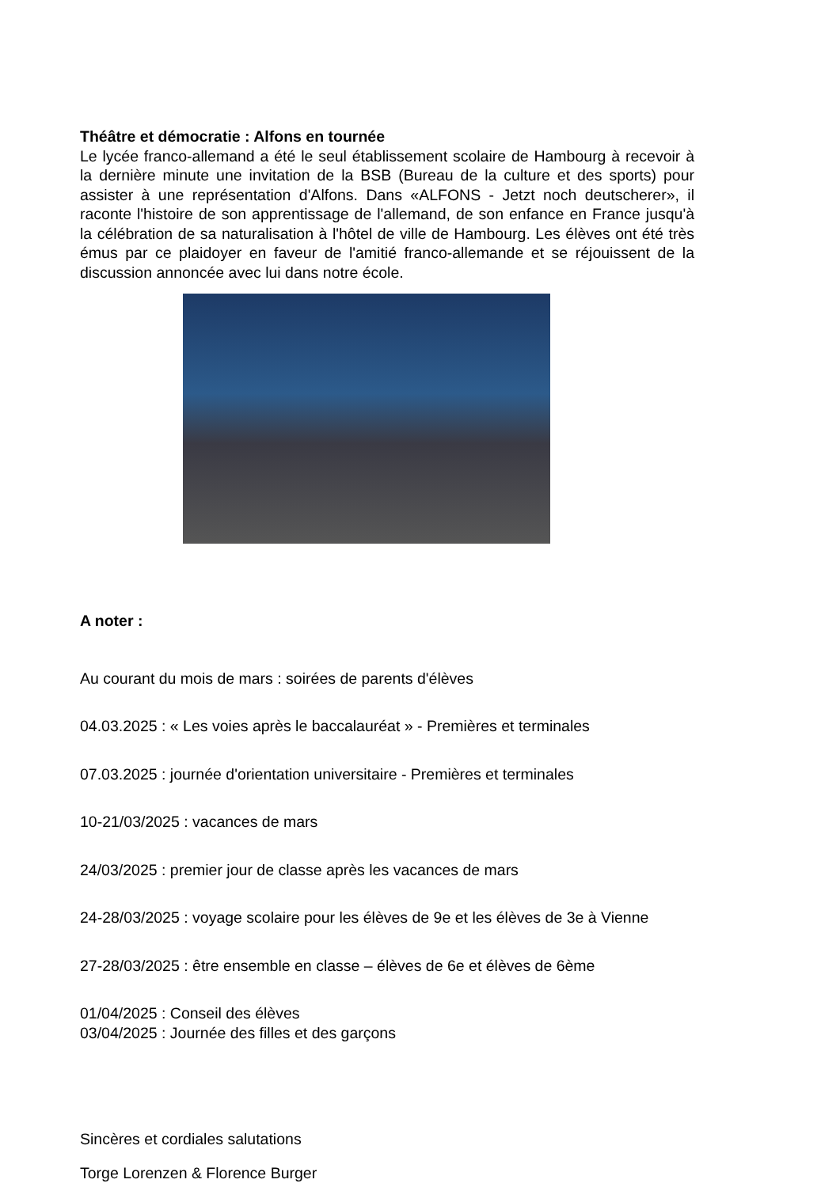Théâtre et démocratie : Alfons en tournée
Le lycée franco-allemand a été le seul établissement scolaire de Hambourg à recevoir à la dernière minute une invitation de la BSB (Bureau de la culture et des sports) pour assister à une représentation d'Alfons. Dans «ALFONS - Jetzt noch deutscherer», il raconte l'histoire de son apprentissage de l'allemand, de son enfance en France jusqu'à la célébration de sa naturalisation à l'hôtel de ville de Hambourg. Les élèves ont été très émus par ce plaidoyer en faveur de l'amitié franco-allemande et se réjouissent de la discussion annoncée avec lui dans notre école.
A noter :
Au courant du mois de mars : soirées de parents d'élèves
04.03.2025 : « Les voies après le baccalauréat » - Premières et terminales
07.03.2025 : journée d'orientation universitaire - Premières et terminales
10-21/03/2025 : vacances de mars
24/03/2025 : premier jour de classe après les vacances de mars
24-28/03/2025 : voyage scolaire pour les élèves de 9e et les élèves de 3e à Vienne
27-28/03/2025 : être ensemble en classe – élèves de 6e et élèves de 6ème
01/04/2025 : Conseil des élèves
03/04/2025 : Journée des filles et des garçons
Sincères et cordiales salutations
Torge Lorenzen & Florence Burger